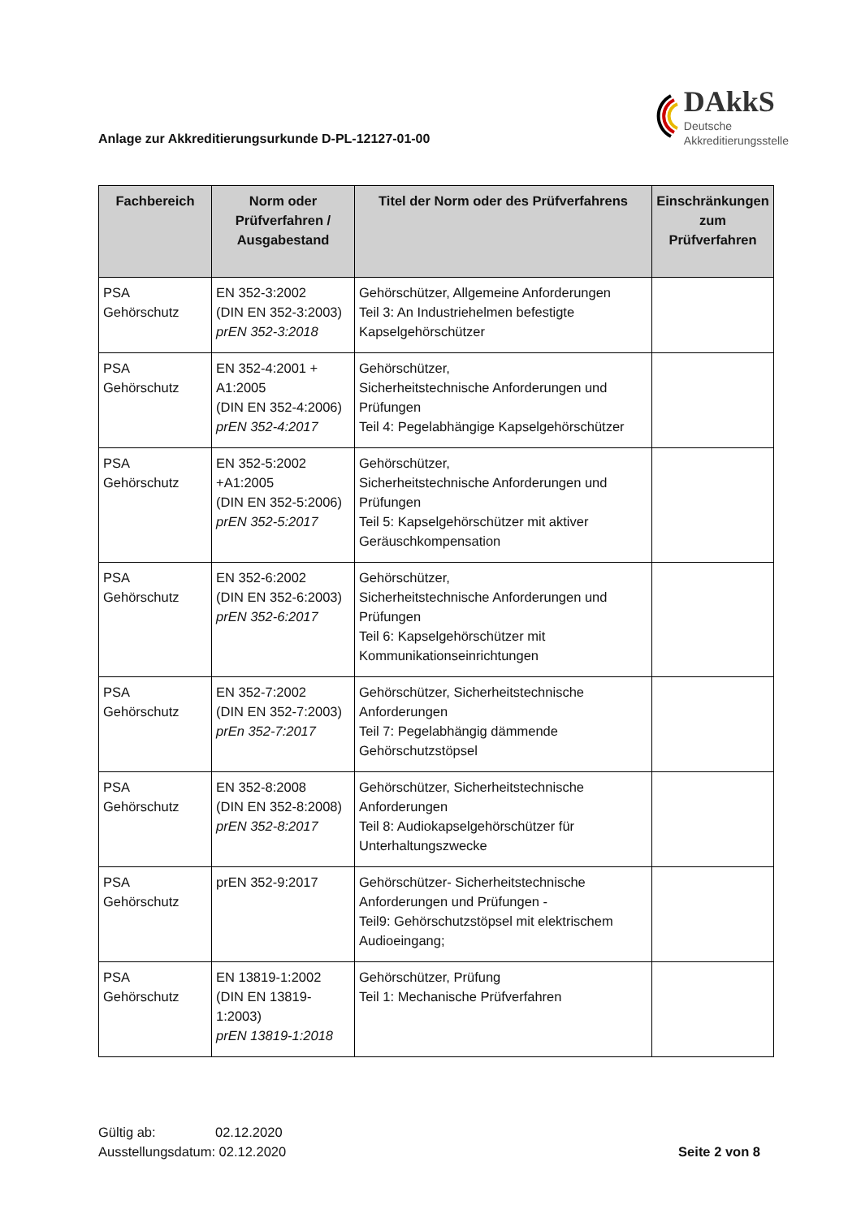Anlage zur Akkreditierungsurkunde D-PL-12127-01-00
DAkkS
Deutsche
Akkreditierungsstelle
| Fachbereich | Norm oder Prüfverfahren / Ausgabestand | Titel der Norm oder des Prüfverfahrens | Einschränkungen zum Prüfverfahren |
| --- | --- | --- | --- |
| PSA Gehörschutz | EN 352-3:2002 (DIN EN 352-3:2003) prEN 352-3:2018 | Gehörschützer, Allgemeine Anforderungen Teil 3: An Industriehelmen befestigte Kapselgehörschützer | |
| PSA Gehörschutz | EN 352-4:2001 + A1:2005 (DIN EN 352-4:2006) prEN 352-4:2017 | Gehörschützer, Sicherheitstechnische Anforderungen und Prüfungen Teil 4: Pegelabhängige Kapselgehörschützer | |
| PSA Gehörschutz | EN 352-5:2002 +A1:2005 (DIN EN 352-5:2006) prEN 352-5:2017 | Gehörschützer, Sicherheitstechnische Anforderungen und Prüfungen Teil 5: Kapselgehörschützer mit aktiver Geräuschkompensation | |
| PSA Gehörschutz | EN 352-6:2002 (DIN EN 352-6:2003) prEN 352-6:2017 | Gehörschützer, Sicherheitstechnische Anforderungen und Prüfungen Teil 6: Kapselgehörschützer mit Kommunikationseinrichtungen | |
| PSA Gehörschutz | EN 352-7:2002 (DIN EN 352-7:2003) prEn 352-7:2017 | Gehörschützer, Sicherheitstechnische Anforderungen Teil 7: Pegelabhängig dämmende Gehörschutzstöpsel | |
| PSA Gehörschutz | EN 352-8:2008 (DIN EN 352-8:2008) prEN 352-8:2017 | Gehörschützer, Sicherheitstechnische Anforderungen Teil 8: Audiokapselgehörschützer für Unterhaltungszwecke | |
| PSA Gehörschutz | prEN 352-9:2017 | Gehörschützer- Sicherheitstechnische Anforderungen und Prüfungen - Teil9: Gehörschutzstöpsel mit elektrischem Audioeingang; | |
| PSA Gehörschutz | EN 13819-1:2002 (DIN EN 13819-1:2003) prEN 13819-1:2018 | Gehörschützer, Prüfung Teil 1: Mechanische Prüfverfahren | |
Gültig ab: 02.12.2020
Ausstellungsdatum: 02.12.2020
Seite 2 von 8